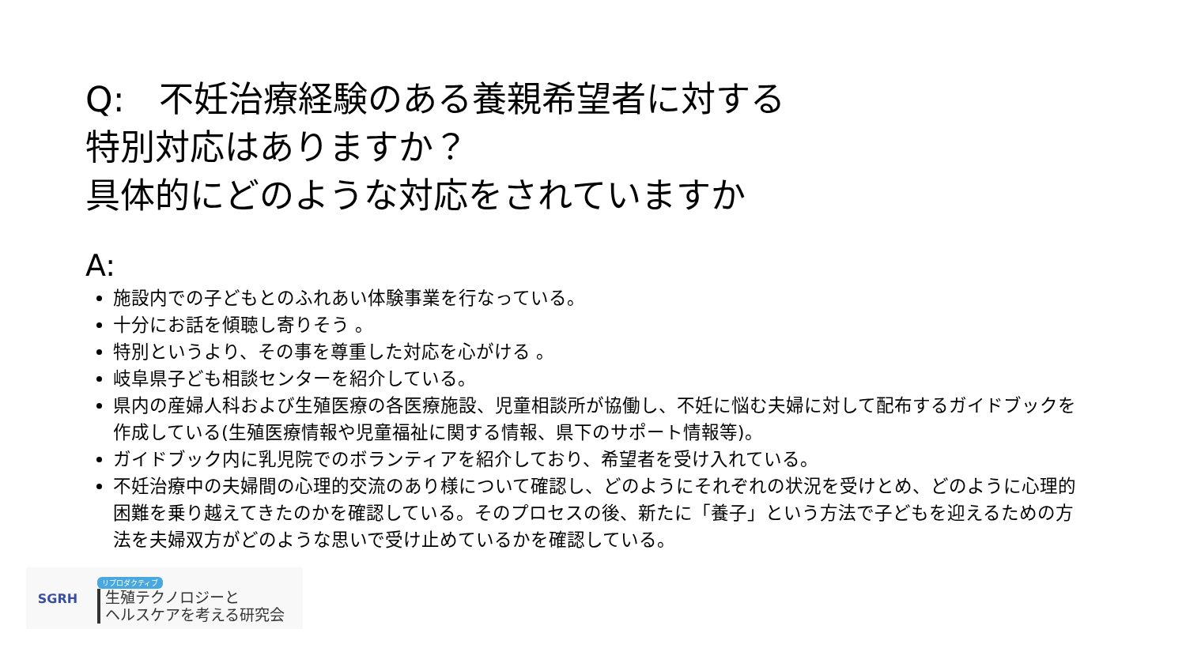Q:　不妊治療経験のある養親希望者に対する
特別対応はありますか？
具体的にどのような対応をされていますか
A:
施設内での子どもとのふれあい体験事業を行なっている。
十分にお話を傾聴し寄りそう 。
特別というより、その事を尊重した対応を心がける 。
岐阜県子ども相談センターを紹介している。
県内の産婦人科および生殖医療の各医療施設、児童相談所が協働し、不妊に悩む夫婦に対して配布するガイドブックを作成している(生殖医療情報や児童福祉に関する情報、県下のサポート情報等)。
ガイドブック内に乳児院でのボランティアを紹介しており、希望者を受け入れている。
不妊治療中の夫婦間の心理的交流のあり様について確認し、どのようにそれぞれの状況を受けとめ、どのように心理的困難を乗り越えてきたのかを確認している。そのプロセスの後、新たに「養子」という方法で子どもを迎えるための方法を夫婦双方がどのような思いで受け止めているかを確認している。
SGRH
リプロダクティブ
生殖テクノロジーと
ヘルスケアを考える研究会